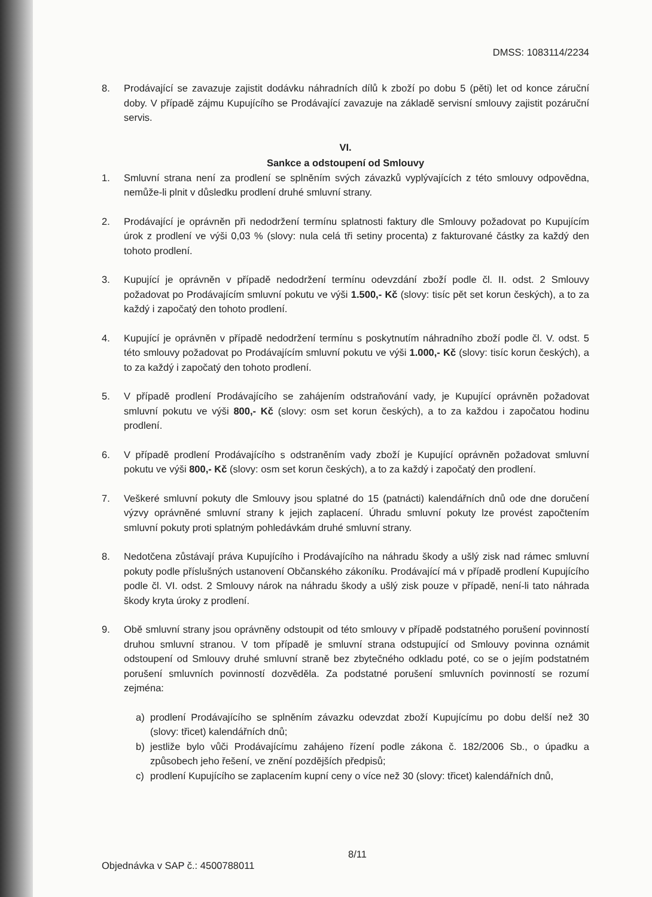DMSS: 1083114/2234
8. Prodávající se zavazuje zajistit dodávku náhradních dílů k zboží po dobu 5 (pěti) let od konce záruční doby. V případě zájmu Kupujícího se Prodávající zavazuje na základě servisní smlouvy zajistit pozáruční servis.
VI.
Sankce a odstoupení od Smlouvy
1. Smluvní strana není za prodlení se splněním svých závazků vyplývajících z této smlouvy odpovědna, nemůže-li plnit v důsledku prodlení druhé smluvní strany.
2. Prodávající je oprávněn při nedodržení termínu splatnosti faktury dle Smlouvy požadovat po Kupujícím úrok z prodlení ve výši 0,03 % (slovy: nula celá tři setiny procenta) z fakturované částky za každý den tohoto prodlení.
3. Kupující je oprávněn v případě nedodržení termínu odevzdání zboží podle čl. II. odst. 2 Smlouvy požadovat po Prodávajícím smluvní pokutu ve výši 1.500,- Kč (slovy: tisíc pět set korun českých), a to za každý i započatý den tohoto prodlení.
4. Kupující je oprávněn v případě nedodržení termínu s poskytnutím náhradního zboží podle čl. V. odst. 5 této smlouvy požadovat po Prodávajícím smluvní pokutu ve výši 1.000,- Kč (slovy: tisíc korun českých), a to za každý i započatý den tohoto prodlení.
5. V případě prodlení Prodávajícího se zahájením odstraňování vady, je Kupující oprávněn požadovat smluvní pokutu ve výši 800,- Kč (slovy: osm set korun českých), a to za každou i započatou hodinu prodlení.
6. V případě prodlení Prodávajícího s odstraněním vady zboží je Kupující oprávněn požadovat smluvní pokutu ve výši 800,- Kč (slovy: osm set korun českých), a to za každý i započatý den prodlení.
7. Veškeré smluvní pokuty dle Smlouvy jsou splatné do 15 (patnácti) kalendářních dnů ode dne doručení výzvy oprávněné smluvní strany k jejich zaplacení. Úhradu smluvní pokuty lze provést započtením smluvní pokuty proti splatným pohledávkám druhé smluvní strany.
8. Nedotčena zůstávají práva Kupujícího i Prodávajícího na náhradu škody a ušlý zisk nad rámec smluvní pokuty podle příslušných ustanovení Občanského zákoníku. Prodávající má v případě prodlení Kupujícího podle čl. VI. odst. 2 Smlouvy nárok na náhradu škody a ušlý zisk pouze v případě, není-li tato náhrada škody kryta úroky z prodlení.
9. Obě smluvní strany jsou oprávněny odstoupit od této smlouvy v případě podstatného porušení povinností druhou smluvní stranou. V tom případě je smluvní strana odstupující od Smlouvy povinna oznámit odstoupení od Smlouvy druhé smluvní straně bez zbytečného odkladu poté, co se o jejím podstatném porušení smluvních povinností dozvěděla. Za podstatné porušení smluvních povinností se rozumí zejména:
a) prodlení Prodávajícího se splněním závazku odevzdat zboží Kupujícímu po dobu delší než 30 (slovy: třicet) kalendářních dnů;
b) jestliže bylo vůči Prodávajícímu zahájeno řízení podle zákona č. 182/2006 Sb., o úpadku a způsobech jeho řešení, ve znění pozdějších předpisů;
c) prodlení Kupujícího se zaplacením kupní ceny o více než 30 (slovy: třicet) kalendářních dnů,
8/11
Objednávka v SAP č.: 4500788011